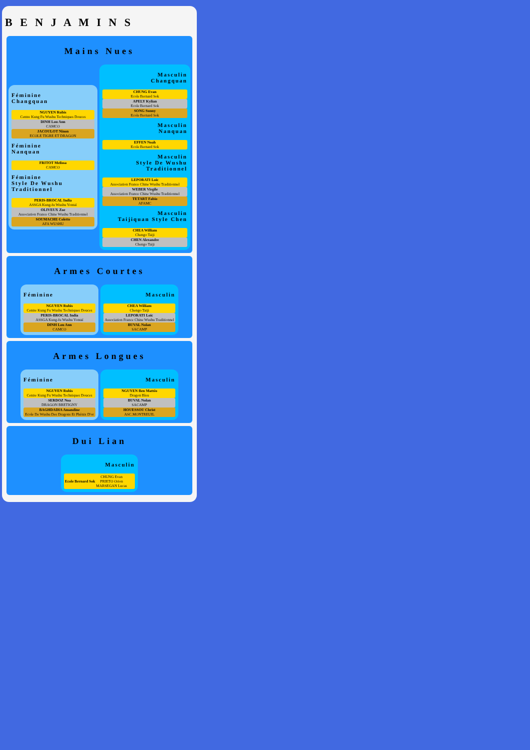B E N J A M I N S
Mains Nues
Féminine
Changquan
NGUYEN Rubis
Centre Kung Fu Wushu Techniques Douces
DINH Lou Ann
CAMCO
JACOULOT Ninon
ECOLE TIGRE ET DRAGON
Féminine
Nanquan
FRITOT Melissa
CAMCO
Féminine
Style De Wushu Traditionnel
PERIS-BROCAL India
ASSGA Kung-fu Wushu Yontaï
OLIVEUX Zoe
Association France Chine Wushu Traditionnel
SOUMACHE Colette
AFA WUSHU
Masculin
Changquan
CHUNG Evan
Ecole Bernard Sok
APELY Kylian
Ecole Bernard Sok
SONG Sunny
Ecole Bernard Sok
Masculin
Nanquan
EFFEN Noah
Ecole Bernard Sok
Masculin
Style De Wushu Traditionnel
LEPORATI Loic
Association France Chine Wushu Traditionnel
WEBER Virgile
Association France Chine Wushu Traditionnel
TETART Fabio
AFAMC
Masculin
Taijiquan Style Chen
CHEA William
Chengo Taiji
CHEN Alexandre
Chengo Taiji
Armes Courtes
Féminine
NGUYEN Rubis
Centre Kung Fu Wushu Techniques Douces
PERIS-BROCAL India
ASSGA Kung-fu Wushu Yontaï
DINH Lou Ann
CAMCO
Masculin
CHEA William
Chengo Taiji
LEPORATI Loic
Association France Chine Wushu Traditionnel
BUVAL Nolan
SACAMP
Armes Longues
Féminine
NGUYEN Rubis
Centre Kung Fu Wushu Techniques Douces
SERDOZ Noa
DRAGON BRETIGNY
BAGHDADIA Amandine
Ecole De Wushu Des Dragons Et Phénix D'or
Masculin
NGUYEN Ben Mattéo
Dragon Bleu
BUVAL Nolan
SACAMP
HOUESSOU Christ
ASC.MONTREUIL
Dui Lian
Masculin
Ecole Bernard Sok CHUNG Evan
PRIETO Orion
MARSEGAN Lucas